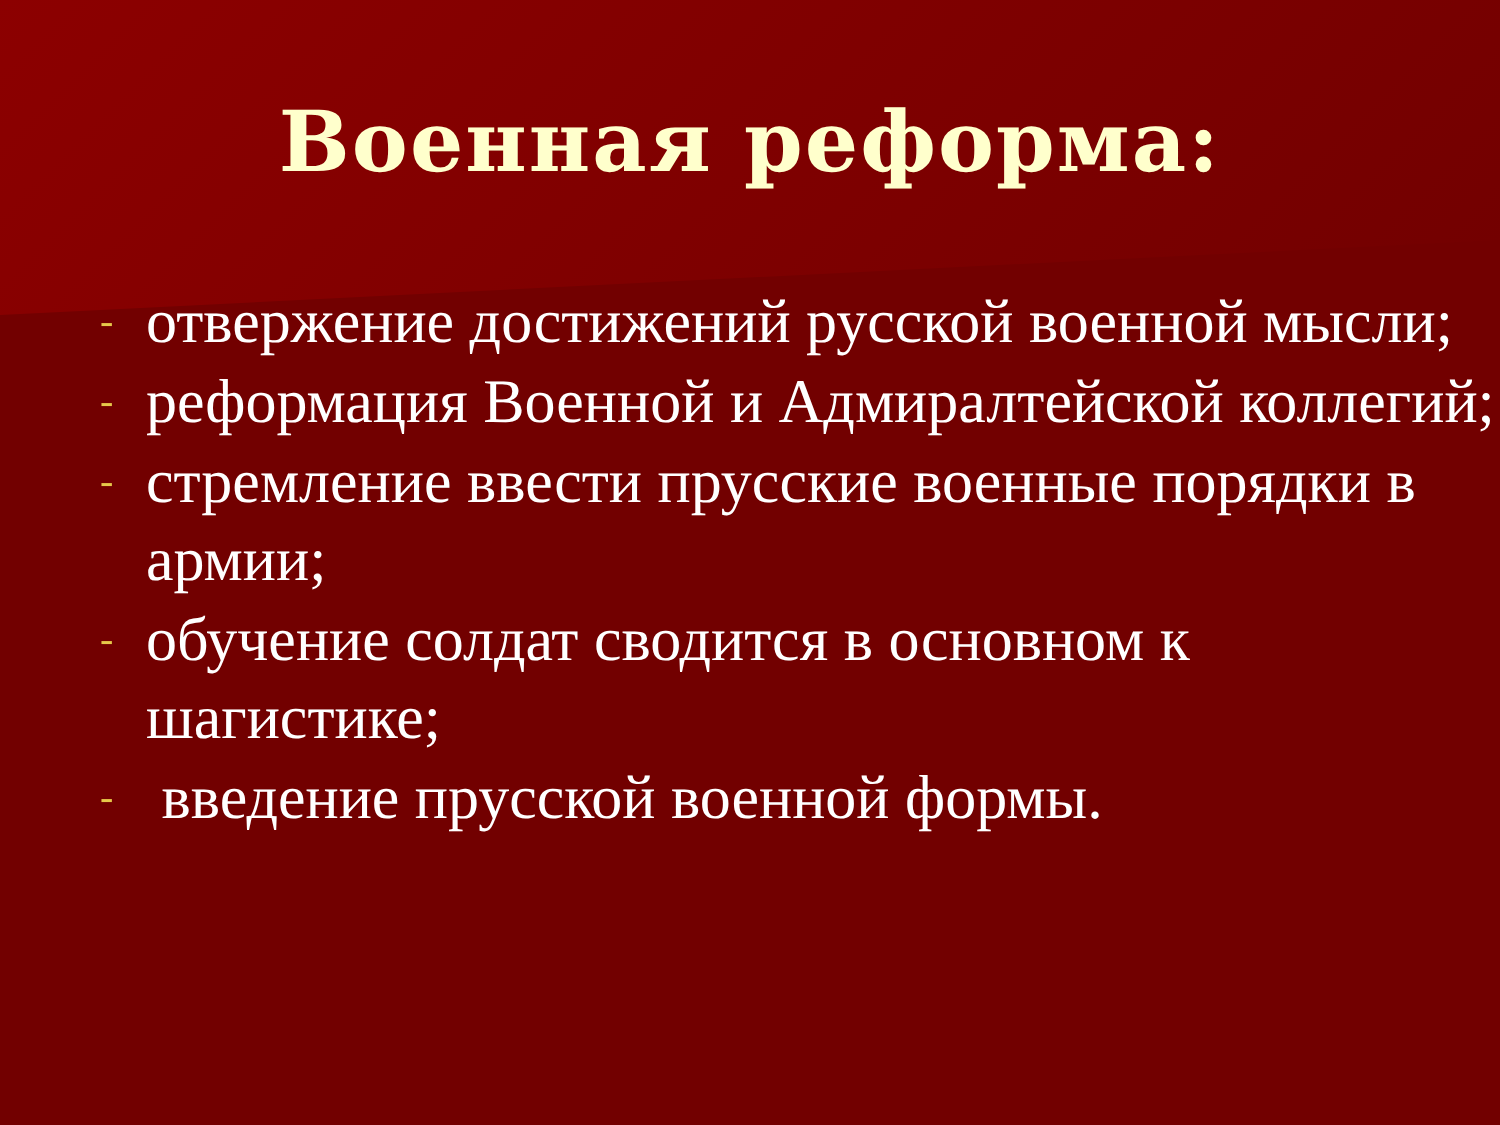Военная реформа:
- отвержение достижений русской военной мысли;
- реформация Военной и Адмиралтейской коллегий;
- стремление ввести прусские военные порядки в армии;
- обучение солдат сводится в основном к шагистике;
- введение прусской военной формы.